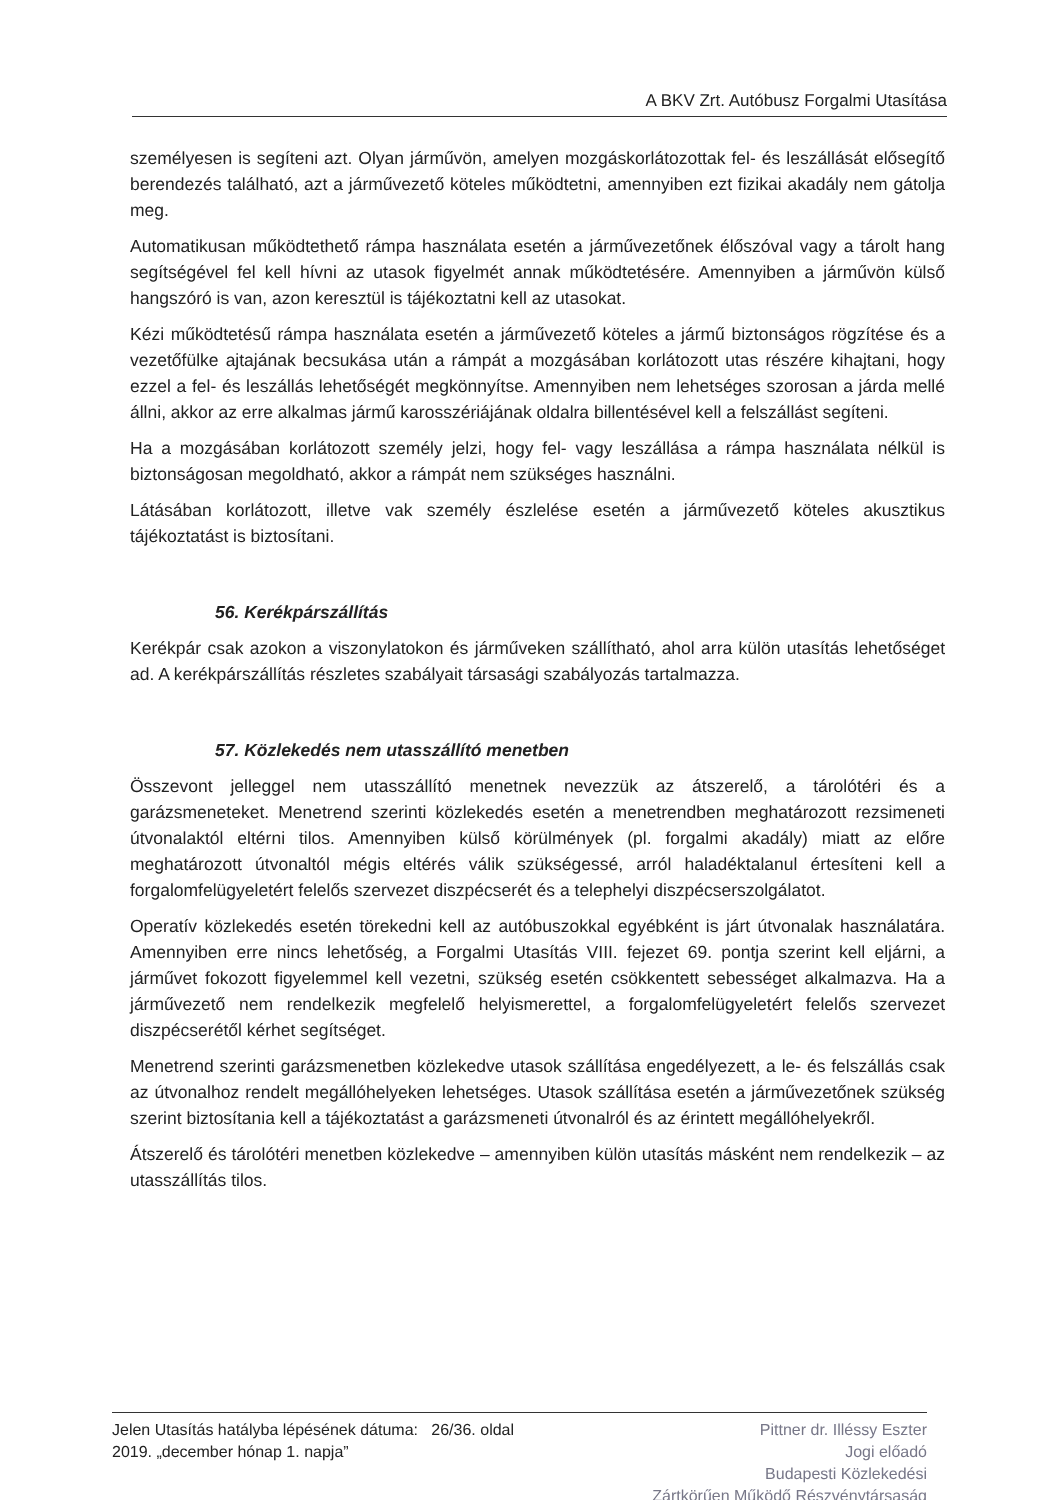A BKV Zrt. Autóbusz Forgalmi Utasítása
személyesen is segíteni azt. Olyan járművön, amelyen mozgáskorlátozottak fel- és leszállását elősegítő berendezés található, azt a járművezető köteles működtetni, amennyiben ezt fizikai akadály nem gátolja meg.
Automatikusan működtethető rámpa használata esetén a járművezetőnek élőszóval vagy a tárolt hang segítségével fel kell hívni az utasok figyelmét annak működtetésére. Amennyiben a járművön külső hangszóró is van, azon keresztül is tájékoztatni kell az utasokat.
Kézi működtetésű rámpa használata esetén a járművezető köteles a jármű biztonságos rögzítése és a vezetőfülke ajtajának becsukása után a rámpát a mozgásában korlátozott utas részére kihajtani, hogy ezzel a fel- és leszállás lehetőségét megkönnyítse. Amennyiben nem lehetséges szorosan a járda mellé állni, akkor az erre alkalmas jármű karosszériájának oldalra billentésével kell a felszállást segíteni.
Ha a mozgásában korlátozott személy jelzi, hogy fel- vagy leszállása a rámpa használata nélkül is biztonságosan megoldható, akkor a rámpát nem szükséges használni.
Látásában korlátozott, illetve vak személy észlelése esetén a járművezető köteles akusztikus tájékoztatást is biztosítani.
56. Kerékpárszállítás
Kerékpár csak azokon a viszonylatokon és járműveken szállítható, ahol arra külön utasítás lehetőséget ad. A kerékpárszállítás részletes szabályait társasági szabályozás tartalmazza.
57. Közlekedés nem utasszállító menetben
Összevont jelleggel nem utasszállító menetnek nevezzük az átszerelő, a tárolótéri és a garázsmeneteket. Menetrend szerinti közlekedés esetén a menetrendben meghatározott rezsimeneti útvonalaktól eltérni tilos. Amennyiben külső körülmények (pl. forgalmi akadály) miatt az előre meghatározott útvonaltól mégis eltérés válik szükségessé, arról haladéktalanul értesíteni kell a forgalomfelügyeletért felelős szervezet diszpécserét és a telephelyi diszpécserszolgálatot.
Operatív közlekedés esetén törekedni kell az autóbuszokkal egyébként is járt útvonalak használatára. Amennyiben erre nincs lehetőség, a Forgalmi Utasítás VIII. fejezet 69. pontja szerint kell eljárni, a járművet fokozott figyelemmel kell vezetni, szükség esetén csökkentett sebességet alkalmazva. Ha a járművezető nem rendelkezik megfelelő helyismerettel, a forgalomfelügyeletért felelős szervezet diszpécserétől kérhet segítséget.
Menetrend szerinti garázsmenetben közlekedve utasok szállítása engedélyezett, a le- és felszállás csak az útvonalhoz rendelt megállóhelyeken lehetséges. Utasok szállítása esetén a járművezetőnek szükség szerint biztosítania kell a tájékoztatást a garázsmeneti útvonalról és az érintett megállóhelyekről.
Átszerelő és tárolótéri menetben közlekedve – amennyiben külön utasítás másként nem rendelkezik – az utasszállítás tilos.
Jelen Utasítás hatályba lépésének dátuma: 26/36. oldal
2019. „december hónap 1. napja”
Pittner dr. Illéssy Eszter
Jogi előadó
Budapesti Közlekedési
Zártkörűen Működő Részvénytársaság